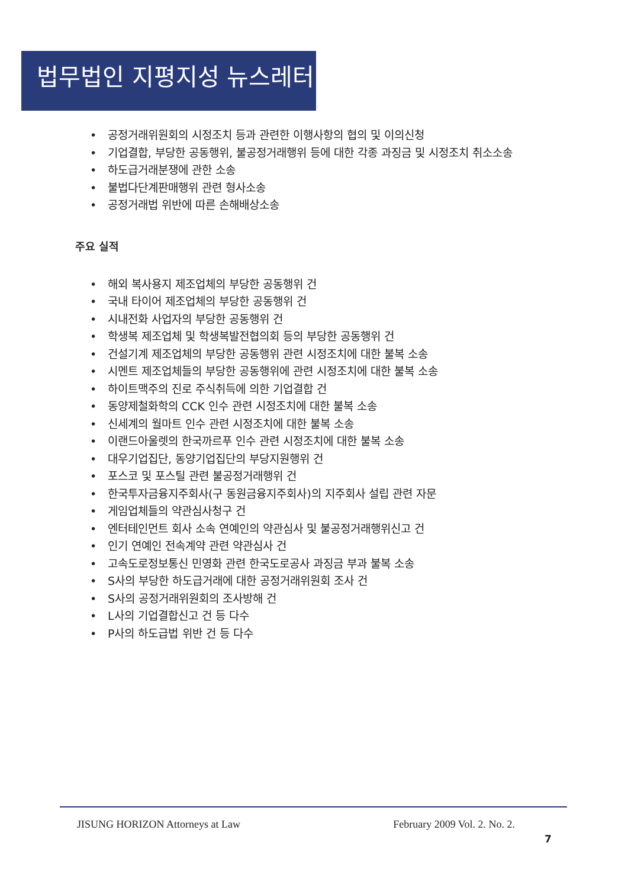법무법인 지평지성 뉴스레터
• 공정거래위원회의 시정조치 등과 관련한 이행사항의 협의 및 이의신청
• 기업결합, 부당한 공동행위, 불공정거래행위 등에 대한 각종 과징금 및 시정조치 취소소송
• 하도급거래분쟁에 관한 소송
• 불법다단계판매행위 관련 형사소송
• 공정거래법 위반에 따른 손해배상소송
주요 실적
• 해외 복사용지 제조업체의 부당한 공동행위 건
• 국내 타이어 제조업체의 부당한 공동행위 건
• 시내전화 사업자의 부당한 공동행위 건
• 학생복 제조업체 및 학생복발전협의회 등의 부당한 공동행위 건
• 건설기계 제조업체의 부당한 공동행위 관련 시정조치에 대한 불복 소송
• 시멘트 제조업체들의 부당한 공동행위에 관련 시정조치에 대한 불복 소송
• 하이트맥주의 진로 주식취득에 의한 기업결합 건
• 동양제철화학의 CCK 인수 관련 시정조치에 대한 불복 소송
• 신세계의 월마트 인수 관련 시정조치에 대한 불복 소송
• 이랜드아울렛의 한국까르푸 인수 관련 시정조치에 대한 불복 소송
• 대우기업집단, 동양기업집단의 부당지원행위 건
• 포스코 및 포스틸 관련 불공정거래행위 건
• 한국투자금융지주회사(구 동원금융지주회사)의 지주회사 설립 관련 자문
• 게임업체들의 약관심사청구 건
• 엔터테인먼트 회사 소속 연예인의 약관심사 및 불공정거래행위신고 건
• 인기 연예인 전속계약 관련 약관심사 건
• 고속도로정보통신 민영화 관련 한국도로공사 과징금 부과 불복 소송
• S사의 부당한 하도급거래에 대한 공정거래위원회 조사 건
• S사의 공정거래위원회의 조사방해 건
• L사의 기업결합신고 건 등 다수
• P사의 하도급법 위반 건 등 다수
JISUNG HORIZON Attorneys at Law February 2009 Vol. 2. No. 2.
7